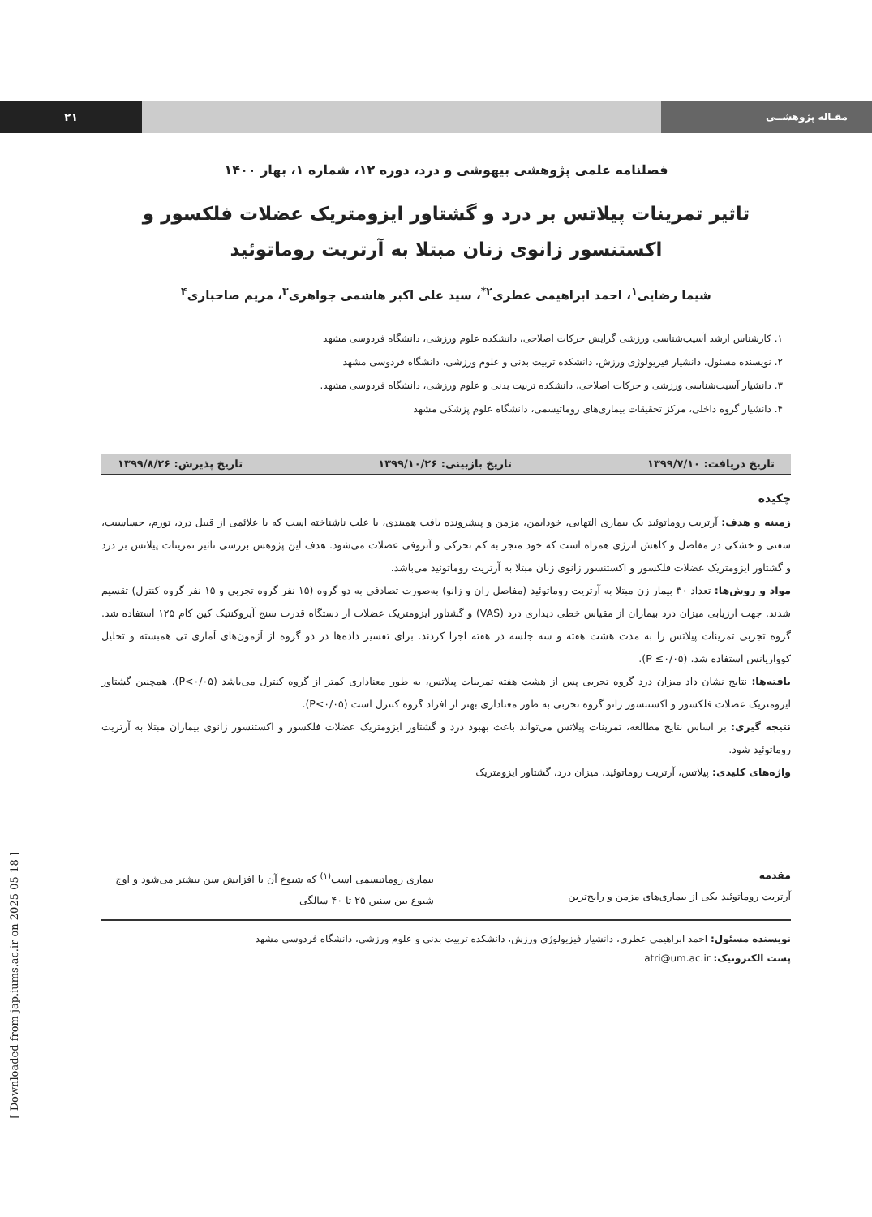۲۱ مقـاله پژوهشــی
فصلنامه علمی پژوهشی بیهوشی و درد، دوره ۱۲، شماره ۱، بهار ۱۴۰۰
تاثیر تمرینات پیلاتس بر درد و گشتاور ایزومتریک عضلات فلکسور و اکستنسور زانوی زنان مبتلا به آرتریت روماتوئید
شیما رضایی<sup>۱</sup>، احمد ابراهیمی عطری<sup>۲*</sup>، سید علی اکبر هاشمی جواهری<sup>۳</sup>، مریم صاحباری<sup>۴</sup>
۱. کارشناس ارشد آسیب‌شناسی ورزشی گرایش حرکات اصلاحی، دانشکده علوم ورزشی، دانشگاه فردوسی مشهد
۲. نویسنده مسئول. دانشیار فیزیولوژی ورزش، دانشکده تربیت بدنی و علوم ورزشی، دانشگاه فردوسی مشهد
۳. دانشیار آسیب‌شناسی ورزشی و حرکات اصلاحی، دانشکده تربیت بدنی و علوم ورزشی، دانشگاه فردوسی مشهد.
۴. دانشیار گروه داخلی، مرکز تحقیقات بیماری‌های روماتیسمی، دانشگاه علوم پزشکی مشهد
تاریخ دریافت: ۱۳۹۹/۷/۱۰ تاریخ بازبینی: ۱۳۹۹/۱۰/۲۶ تاریخ پذیرش: ۱۳۹۹/۸/۲۶
چکیده
زمینه و هدف: آرتریت روماتوئید یک بیماری التهابی، خودایمن، مزمن و پیشرونده بافت همبندی، با علت ناشناخته است که با علائمی از قبیل درد، تورم، حساسیت، سفتی و خشکی در مفاصل و کاهش انرژی همراه است که خود منجر به کم تحرکی و آتروفی عضلات می‌شود. هدف این پژوهش بررسی تاثیر تمرینات پیلاتس بر درد و گشتاور ایزومتریک عضلات فلکسور و اکستنسور زانوی زنان مبتلا به آرتریت روماتوئید می‌باشد.
مواد و روش‌ها: تعداد ۳۰ بیمار زن مبتلا به آرتریت روماتوئید (مفاصل ران و زانو) به‌صورت تصادفی به دو گروه (۱۵ نفر گروه تجربی و ۱۵ نفر گروه کنترل) تقسیم شدند. جهت ارزیابی میزان درد بیماران از مقیاس خطی دیداری درد (VAS) و گشتاور ایزومتریک عضلات از دستگاه قدرت سنج آیزوکنتیک کین کام ۱۲۵ استفاده شد. گروه تجربی تمرینات پیلاتس را به مدت هشت هفته و سه جلسه در هفته اجرا کردند. برای تفسیر داده‌ها در دو گروه از آزمون‌های آماری تی همبسته و تحلیل کوواریانس استفاده شد. (P ≤۰/۰۵).
یافته‌ها: نتایج نشان داد میزان درد گروه تجربی پس از هشت هفته تمرینات پیلاتس، به طور معناداری کمتر از گروه کنترل می‌باشد (P<۰/۰۵). همچنین گشتاور ایزومتریک عضلات فلکسور و اکستنسور زانو گروه تجربی به طور معناداری بهتر از افراد گروه کنترل است (P<۰/۰۵).
نتیجه گیری: بر اساس نتایج مطالعه، تمرینات پیلاتس می‌تواند باعث بهبود درد و گشتاور ایزومتریک عضلات فلکسور و اکستنسور زانوی بیماران مبتلا به آرتریت روماتوئید شود.
واژه‌های کلیدی: پیلاتس، آرتریت روماتوئید، میزان درد، گشتاور ایزومتریک
مقدمه
آرتریت روماتوئید یکی از بیماری‌های مزمن و رایج‌ترین
بیماری روماتیسمی است<sup>(۱)</sup> که شیوع آن با افزایش سن بیشتر می‌شود و اوج شیوع بین سنین ۲۵ تا ۴۰ سالگی
نویسنده مسئول: احمد ابراهیمی عطری، دانشیار فیزیولوژی ورزش، دانشکده تربیت بدنی و علوم ورزشی، دانشگاه فردوسی مشهد
پست الکترونیک: atri@um.ac.ir
[ Downloaded from jap.iums.ac.ir on 2025-05-18 ]